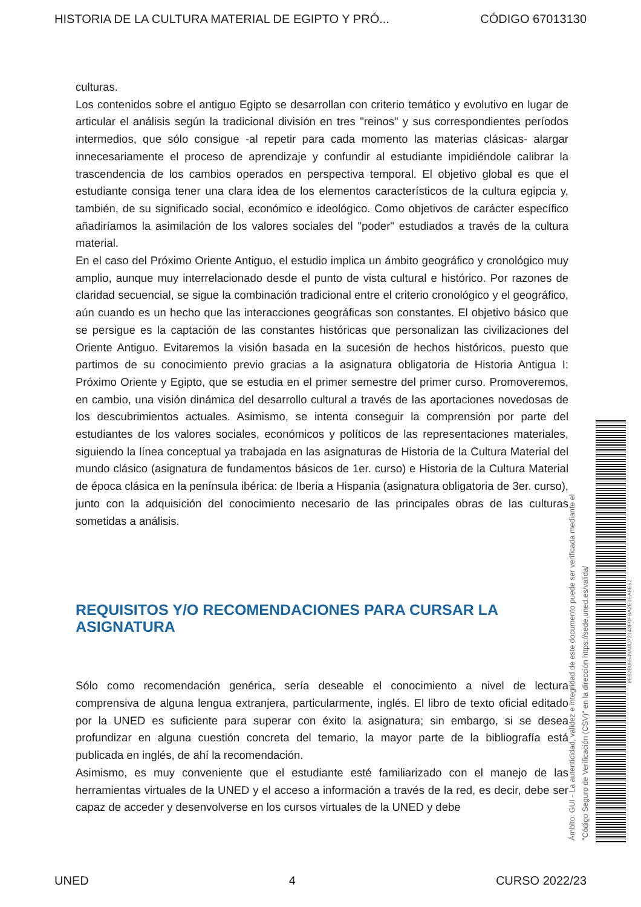HISTORIA DE LA CULTURA MATERIAL DE EGIPTO Y PRÓ... CÓDIGO 67013130
culturas.
Los contenidos sobre el antiguo Egipto se desarrollan con criterio temático y evolutivo en lugar de articular el análisis según la tradicional división en tres "reinos" y sus correspondientes períodos intermedios, que sólo consigue -al repetir para cada momento las materias clásicas- alargar innecesariamente el proceso de aprendizaje y confundir al estudiante impidiéndole calibrar la trascendencia de los cambios operados en perspectiva temporal. El objetivo global es que el estudiante consiga tener una clara idea de los elementos característicos de la cultura egipcia y, también, de su significado social, económico e ideológico. Como objetivos de carácter específico añadiríamos la asimilación de los valores sociales del "poder" estudiados a través de la cultura material.
En el caso del Próximo Oriente Antiguo, el estudio implica un ámbito geográfico y cronológico muy amplio, aunque muy interrelacionado desde el punto de vista cultural e histórico. Por razones de claridad secuencial, se sigue la combinación tradicional entre el criterio cronológico y el geográfico, aún cuando es un hecho que las interacciones geográficas son constantes. El objetivo básico que se persigue es la captación de las constantes históricas que personalizan las civilizaciones del Oriente Antiguo. Evitaremos la visión basada en la sucesión de hechos históricos, puesto que partimos de su conocimiento previo gracias a la asignatura obligatoria de Historia Antigua I: Próximo Oriente y Egipto, que se estudia en el primer semestre del primer curso. Promoveremos, en cambio, una visión dinámica del desarrollo cultural a través de las aportaciones novedosas de los descubrimientos actuales. Asimismo, se intenta conseguir la comprensión por parte del estudiantes de los valores sociales, económicos y políticos de las representaciones materiales, siguiendo la línea conceptual ya trabajada en las asignaturas de Historia de la Cultura Material del mundo clásico (asignatura de fundamentos básicos de 1er. curso) e Historia de la Cultura Material de época clásica en la península ibérica: de Iberia a Hispania (asignatura obligatoria de 3er. curso), junto con la adquisición del conocimiento necesario de las principales obras de las culturas sometidas a análisis.
REQUISITOS Y/O RECOMENDACIONES PARA CURSAR LA ASIGNATURA
Sólo como recomendación genérica, sería deseable el conocimiento a nivel de lectura comprensiva de alguna lengua extranjera, particularmente, inglés. El libro de texto oficial editado por la UNED es suficiente para superar con éxito la asignatura; sin embargo, si se desea profundizar en alguna cuestión concreta del temario, la mayor parte de la bibliografía está publicada en inglés, de ahí la recomendación.
Asimismo, es muy conveniente que el estudiante esté familiarizado con el manejo de las herramientas virtuales de la UNED y el acceso a información a través de la red, es decir, debe ser capaz de acceder y desenvolverse en los cursos virtuales de la UNED y debe
Ámbito: GUI - La autenticidad, validez e integridad de este documento puede ser verificada mediante el
"Código Seguro de Verificación (CSV)" en la dirección https://sede.uned.es/valida/
8E52B06549A0D72143F0FBA2E0EA8E62
UNED 4 CURSO 2022/23